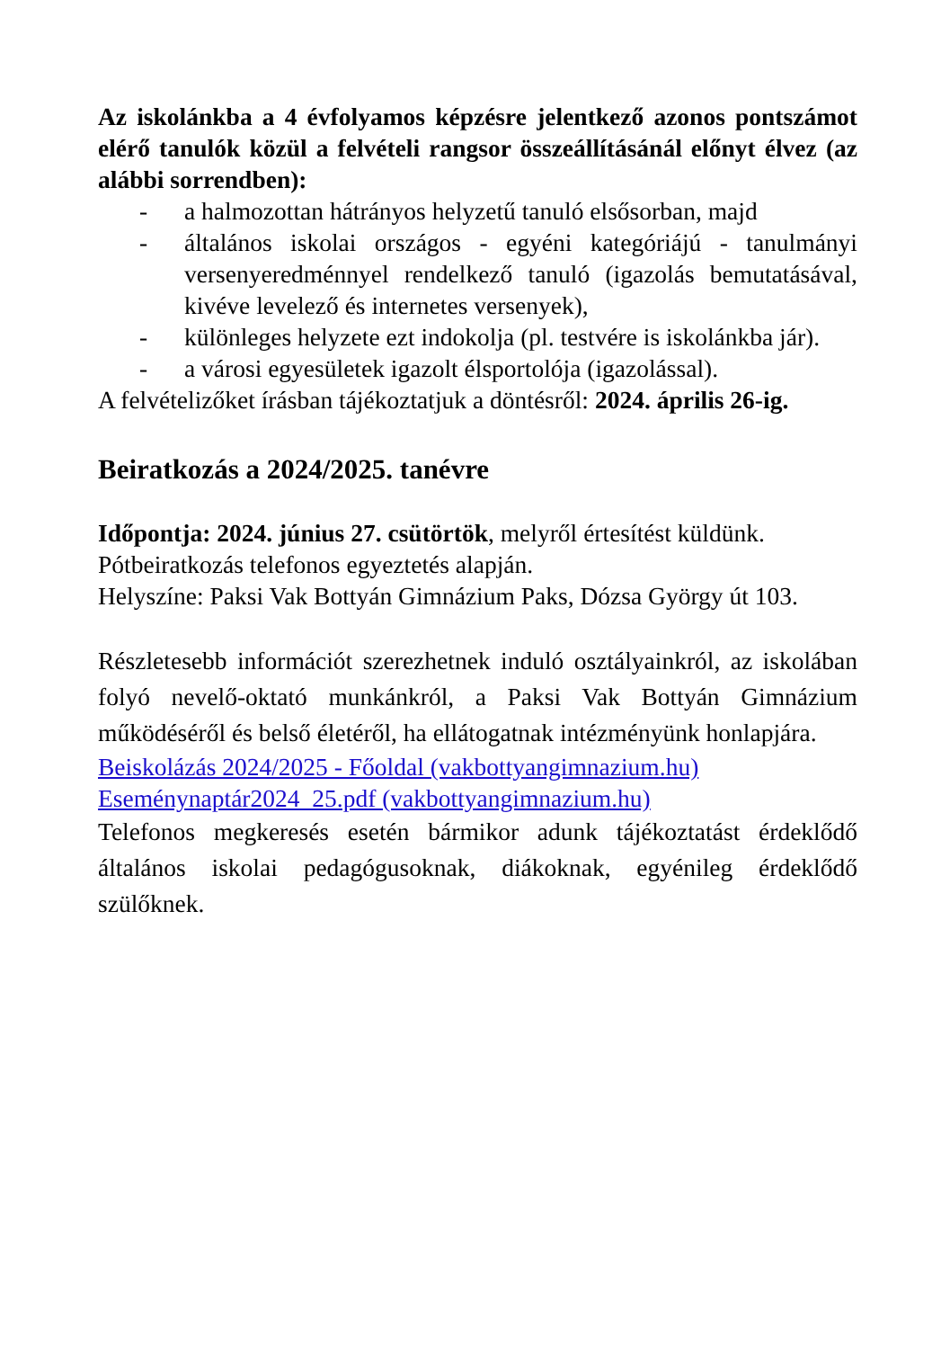Az iskolánkba a 4 évfolyamos képzésre jelentkező azonos pontszámot elérő tanulók közül a felvételi rangsor összeállításánál előnyt élvez (az alábbi sorrendben):
- a halmozottan hátrányos helyzetű tanuló elsősorban, majd
- általános iskolai országos - egyéni kategóriájú - tanulmányi versenyeredménnyel rendelkező tanuló (igazolás bemutatásával, kivéve levelező és internetes versenyek),
- különleges helyzete ezt indokolja (pl. testvére is iskolánkba jár).
- a városi egyesületek igazolt élsportolója (igazolással).
A felvételizőket írásban tájékoztatjuk a döntésről: 2024. április 26-ig.
Beiratkozás a 2024/2025. tanévre
Időpontja: 2024. június 27. csütörtök, melyről értesítést küldünk.
Pótbeiratkozás telefonos egyeztetés alapján.
Helyszíne: Paksi Vak Bottyán Gimnázium Paks, Dózsa György út 103.
Részletesebb információt szerezhetnek induló osztályainkról, az iskolában folyó nevelő-oktató munkánkról, a Paksi Vak Bottyán Gimnázium működéséről és belső életéről, ha ellátogatnak intézményünk honlapjára.
Beiskolázás 2024/2025 - Főoldal (vakbottyangimnazium.hu)
Eseménynaptár2024_25.pdf (vakbottyangimnazium.hu)
Telefonos megkeresés esetén bármikor adunk tájékoztatást érdeklődő általános iskolai pedagógusoknak, diákoknak, egyénileg érdeklődő szülőknek.